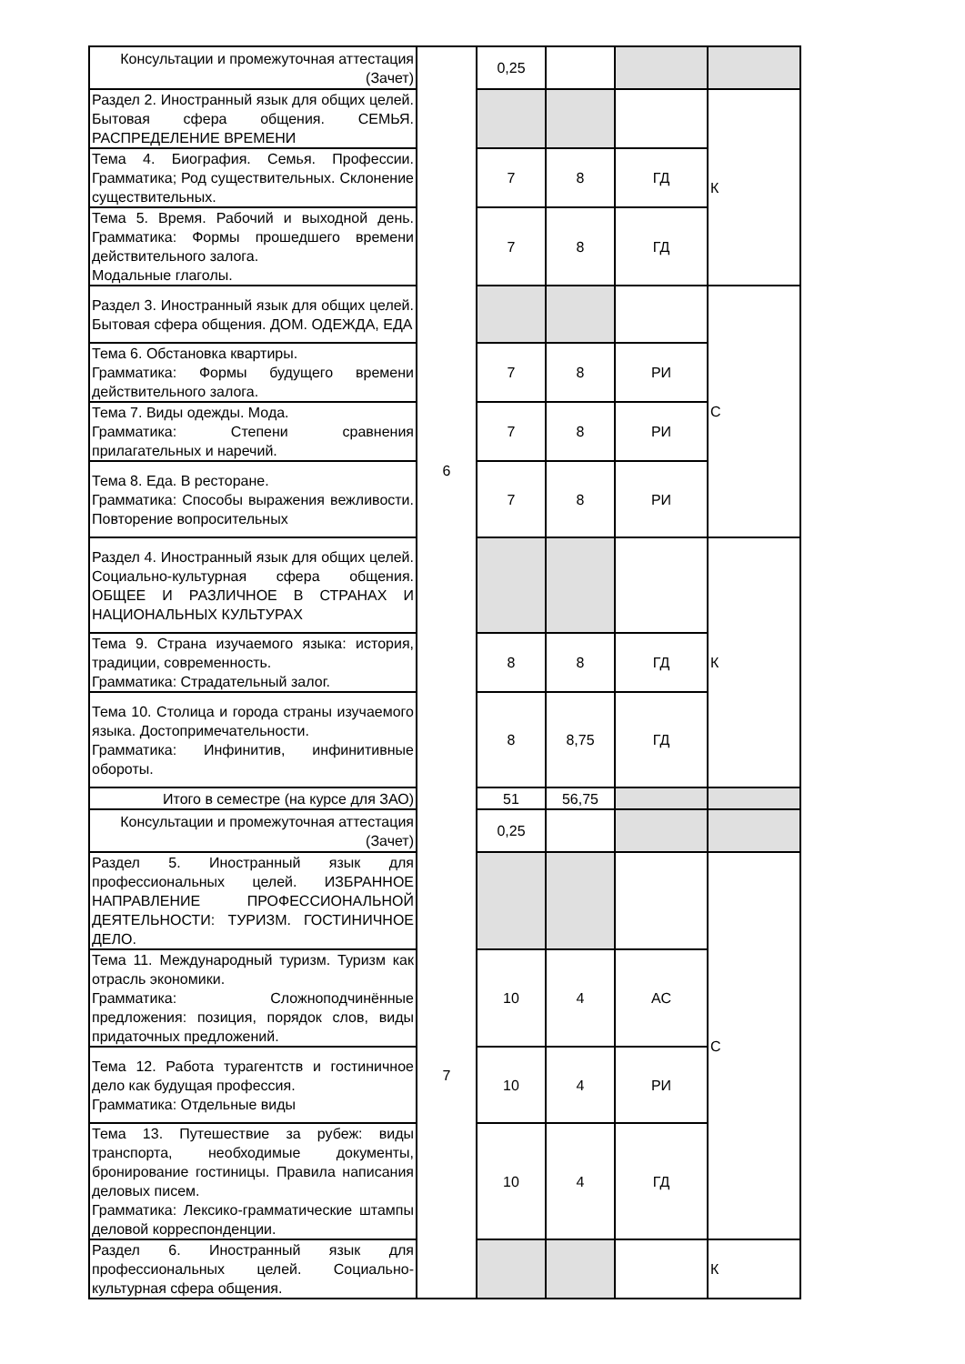| Консультации и промежуточная аттестация (Зачет) | | 0,25 | | | |
| Раздел 2. Иностранный язык для общих целей. Бытовая сфера общения. СЕМЬЯ. РАСПРЕДЕЛЕНИЕ ВРЕМЕНИ | 6 | | | | К |
| Тема 4. Биография. Семья. Профессии. Грамматика; Род существительных. Склонение существительных. | | 7 | 8 | ГД | |
| Тема 5. Время. Рабочий и выходной день. Грамматика: Формы прошедшего времени действительного залога. Модальные глаголы. | | 7 | 8 | ГД | |
| Раздел 3. Иностранный язык для общих целей. Бытовая сфера общения. ДОМ. ОДЕЖДА, ЕДА | | | | | С |
| Тема 6. Обстановка квартиры. Грамматика: Формы будущего времени действительного залога. | | 7 | 8 | РИ | |
| Тема 7. Виды одежды. Мода. Грамматика: Степени сравнения прилагательных и наречий. | | 7 | 8 | РИ | |
| Тема 8. Еда. В ресторане. Грамматика: Способы выражения вежливости. Повторение вопросительных | | 7 | 8 | РИ | |
| Раздел 4. Иностранный язык для общих целей. Социально-культурная сфера общения. ОБЩЕЕ И РАЗЛИЧНОЕ В СТРАНАХ И НАЦИОНАЛЬНЫХ КУЛЬТУРАХ | | | | | К |
| Тема 9. Страна изучаемого языка: история, традиции, современность. Грамматика: Страдательный залог. | | 8 | 8 | ГД | |
| Тема 10. Столица и города страны изучаемого языка. Достопримечательности. Грамматика: Инфинитив, инфинитивные обороты. | | 8 | 8,75 | ГД | |
| Итого в семестре (на курсе для ЗАО) | | 51 | 56,75 | | |
| Консультации и промежуточная аттестация (Зачет) | | 0,25 | | | |
| Раздел 5. Иностранный язык для профессиональных целей. ИЗБРАННОЕ НАПРАВЛЕНИЕ ПРОФЕССИОНАЛЬНОЙ ДЕЯТЕЛЬНОСТИ: ТУРИЗМ. ГОСТИНИЧНОЕ ДЕЛО. | 7 | | | | С |
| Тема 11. Международный туризм. Туризм как отрасль экономики. Грамматика: Сложноподчинённые предложения: позиция, порядок слов, виды придаточных предложений. | | 10 | 4 | АС | |
| Тема 12. Работа турагентств и гостиничное дело как будущая профессия. Грамматика: Отдельные виды | | 10 | 4 | РИ | |
| Тема 13. Путешествие за рубеж: виды транспорта, необходимые документы, бронирование гостиницы. Правила написания деловых писем. Грамматика: Лексико-грамматические штампы деловой корреспонденции. | | 10 | 4 | ГД | |
| Раздел 6. Иностранный язык для профессиональных целей. Социально-культурная сфера общения. | | | | | К |